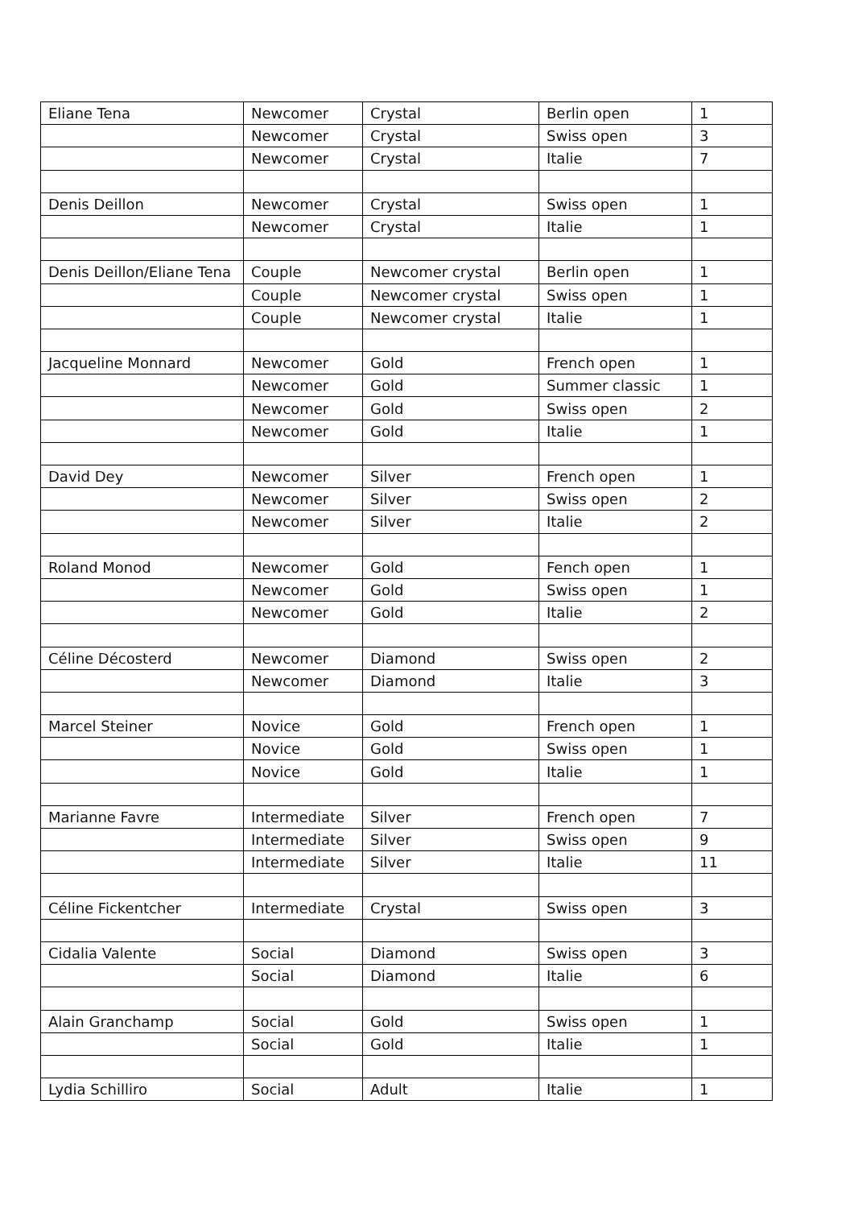| Eliane Tena | Newcomer | Crystal | Berlin open | 1 |
| | Newcomer | Crystal | Swiss open | 3 |
| | Newcomer | Crystal | Italie | 7 |
| Denis Deillon | Newcomer | Crystal | Swiss open | 1 |
| | Newcomer | Crystal | Italie | 1 |
| Denis Deillon/Eliane Tena | Couple | Newcomer crystal | Berlin open | 1 |
| | Couple | Newcomer crystal | Swiss open | 1 |
| | Couple | Newcomer crystal | Italie | 1 |
| Jacqueline Monnard | Newcomer | Gold | French open | 1 |
| | Newcomer | Gold | Summer classic | 1 |
| | Newcomer | Gold | Swiss open | 2 |
| | Newcomer | Gold | Italie | 1 |
| David Dey | Newcomer | Silver | French open | 1 |
| | Newcomer | Silver | Swiss open | 2 |
| | Newcomer | Silver | Italie | 2 |
| Roland Monod | Newcomer | Gold | Fench open | 1 |
| | Newcomer | Gold | Swiss open | 1 |
| | Newcomer | Gold | Italie | 2 |
| Céline Décosterd | Newcomer | Diamond | Swiss open | 2 |
| | Newcomer | Diamond | Italie | 3 |
| Marcel Steiner | Novice | Gold | French open | 1 |
| | Novice | Gold | Swiss open | 1 |
| | Novice | Gold | Italie | 1 |
| Marianne Favre | Intermediate | Silver | French open | 7 |
| | Intermediate | Silver | Swiss open | 9 |
| | Intermediate | Silver | Italie | 11 |
| Céline Fickentcher | Intermediate | Crystal | Swiss open | 3 |
| Cidalia Valente | Social | Diamond | Swiss open | 3 |
| | Social | Diamond | Italie | 6 |
| Alain Granchamp | Social | Gold | Swiss open | 1 |
| | Social | Gold | Italie | 1 |
| Lydia Schilliro | Social | Adult | Italie | 1 |